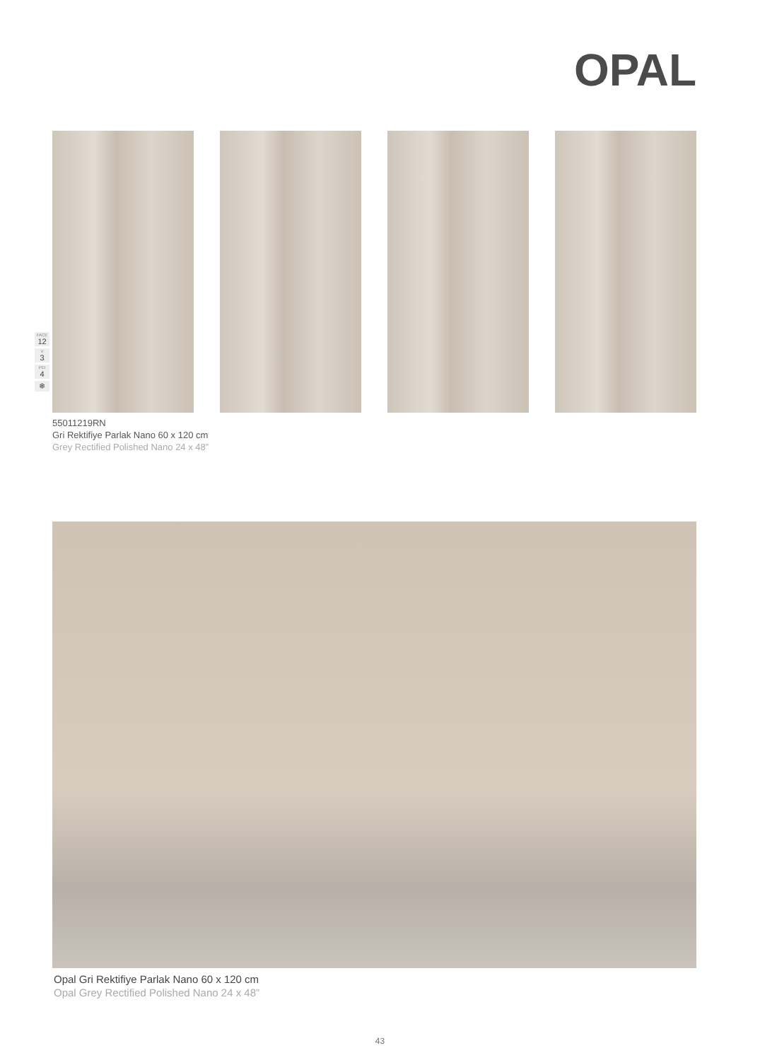OPAL
FACE
12
V
3
PEI
4
❄
55011219RN
Gri Rektifiye Parlak Nano 60 x 120 cm
Grey Rectified Polished Nano 24 x 48”
Opal Gri Rektifiye Parlak Nano 60 x 120 cm
Opal Grey Rectified Polished Nano 24 x 48”
43